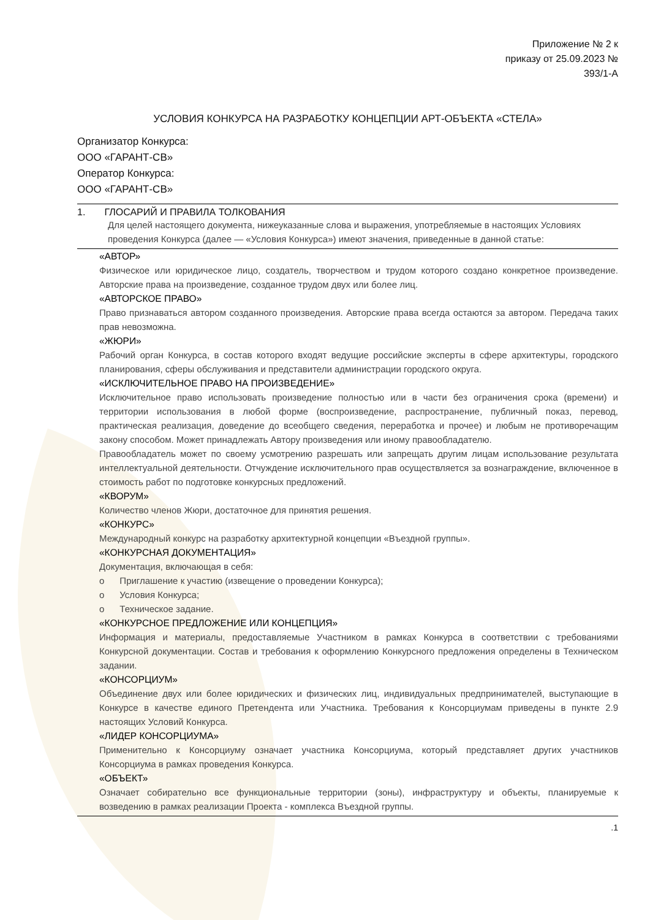Приложение № 2 к
приказу от 25.09.2023 №
393/1-А
УСЛОВИЯ КОНКУРСА НА РАЗРАБОТКУ КОНЦЕПЦИИ АРТ-ОБЪЕКТА «СТЕЛА»
Организатор Конкурса:
ООО «ГАРАНТ-СВ»
Оператор Конкурса:
ООО «ГАРАНТ-СВ»
1. ГЛОСАРИЙ И ПРАВИЛА ТОЛКОВАНИЯ
Для целей настоящего документа, нижеуказанные слова и выражения, употребляемые в настоящих Условиях проведения Конкурса (далее — «Условия Конкурса») имеют значения, приведенные в данной статье:
«АВТОР»
Физическое или юридическое лицо, создатель, творчеством и трудом которого создано конкретное произведение. Авторские права на произведение, созданное трудом двух или более лиц.
«АВТОРСКОЕ ПРАВО»
Право признаваться автором созданного произведения. Авторские права всегда остаются за автором. Передача таких прав невозможна.
«ЖЮРИ»
Рабочий орган Конкурса, в состав которого входят ведущие российские эксперты в сфере архитектуры, городского планирования, сферы обслуживания и представители администрации городского округа.
«ИСКЛЮЧИТЕЛЬНОЕ ПРАВО НА ПРОИЗВЕДЕНИЕ»
Исключительное право использовать произведение полностью или в части без ограничения срока (времени) и территории использования в любой форме (воспроизведение, распространение, публичный показ, перевод, практическая реализация, доведение до всеобщего сведения, переработка и прочее) и любым не противоречащим закону способом. Может принадлежать Автору произведения или иному правообладателю.
Правообладатель может по своему усмотрению разрешать или запрещать другим лицам использование результата интеллектуальной деятельности. Отчуждение исключительного прав осуществляется за вознаграждение, включенное в стоимость работ по подготовке конкурсных предложений.
«КВОРУМ»
Количество членов Жюри, достаточное для принятия решения.
«КОНКУРС»
Международный конкурс на разработку архитектурной концепции «Въездной группы».
«КОНКУРСНАЯ ДОКУМЕНТАЦИЯ»
Документация, включающая в себя:
o Приглашение к участию (извещение о проведении Конкурса);
o Условия Конкурса;
o Техническое задание.
«КОНКУРСНОЕ ПРЕДЛОЖЕНИЕ ИЛИ КОНЦЕПЦИЯ»
Информация и материалы, предоставляемые Участником в рамках Конкурса в соответствии с требованиями Конкурсной документации. Состав и требования к оформлению Конкурсного предложения определены в Техническом задании.
«КОНСОРЦИУМ»
Объединение двух или более юридических и физических лиц, индивидуальных предпринимателей, выступающие в Конкурсе в качестве единого Претендента или Участника. Требования к Консорциумам приведены в пункте 2.9 настоящих Условий Конкурса.
«ЛИДЕР КОНСОРЦИУМА»
Применительно к Консорциуму означает участника Консорциума, который представляет других участников Консорциума в рамках проведения Конкурса.
«ОБЪЕКТ»
Означает собирательно все функциональные территории (зоны), инфраструктуру и объекты, планируемые к возведению в рамках реализации Проекта - комплекса Въездной группы.
.1